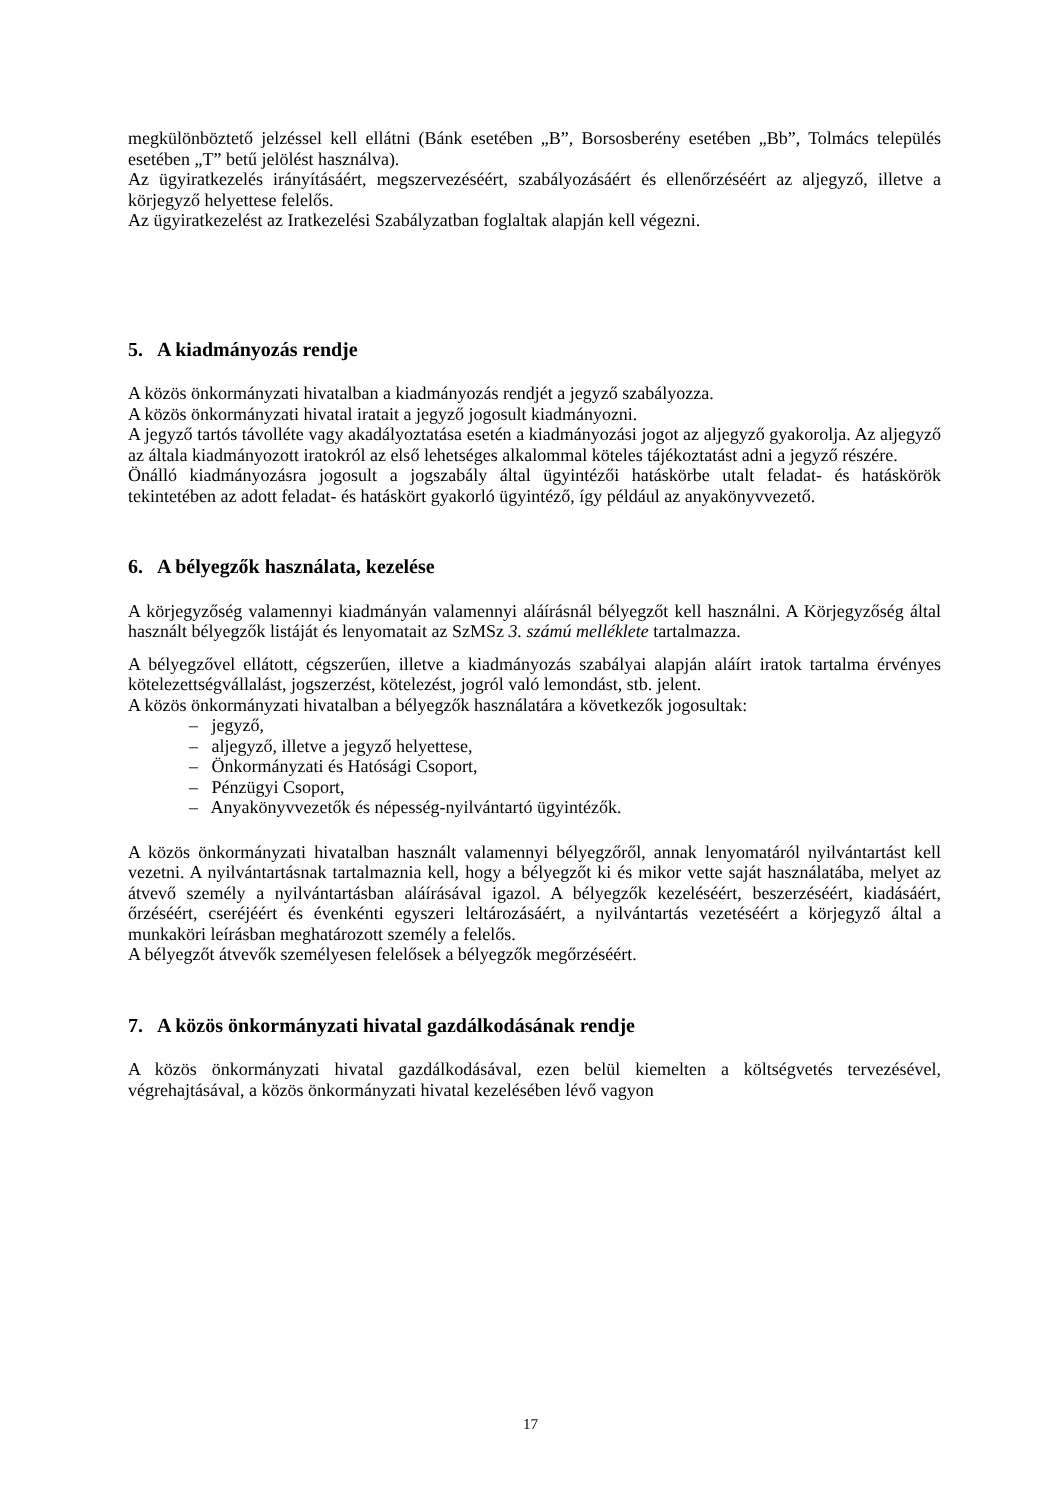megkülönböztető jelzéssel kell ellátni (Bánk esetében „B”, Borsosberény esetében „Bb”, Tolmács település esetében „T” betű jelölést használva).
Az ügyiratkezelés irányításáért, megszervezéséért, szabályozásáért és ellenőrzéséért az aljegyző, illetve a körjegyző helyettese felelős.
Az ügyiratkezelést az Iratkezelési Szabályzatban foglaltak alapján kell végezni.
5. A kiadmányozás rendje
A közös önkormányzati hivatalban a kiadmányozás rendjét a jegyző szabályozza.
A közös önkormányzati hivatal iratait a jegyző jogosult kiadmányozni.
A jegyző tartós távolléte vagy akadályoztatása esetén a kiadmányozási jogot az aljegyző gyakorolja. Az aljegyző az általa kiadmányozott iratokról az első lehetséges alkalommal köteles tájékoztatást adni a jegyző részére.
Önálló kiadmányozásra jogosult a jogszabály által ügyintézői hatáskörbe utalt feladat- és hatáskörök tekintetében az adott feladat- és hatáskört gyakorló ügyintéző, így például az anyakönyvvezető.
6. A bélyegzők használata, kezelése
A körjegyzőség valamennyi kiadmányán valamennyi aláírásnál bélyegzőt kell használni. A Körjegyzőség által használt bélyegzők listáját és lenyomatait az SzMSz 3. számú melléklete tartalmazza.
A bélyegzővel ellátott, cégszerűen, illetve a kiadmányozás szabályai alapján aláírt iratok tartalma érvényes kötelezettségvállalást, jogszerzést, kötelezést, jogról való lemondást, stb. jelent.
A közös önkormányzati hivatalban a bélyegzők használatára a következők jogosultak:
– jegyző,
– aljegyző, illetve a jegyző helyettese,
– Önkormányzati és Hatósági Csoport,
– Pénzügyi Csoport,
– Anyakönyvvezetők és népesség-nyilvántartó ügyintézők.
A közös önkormányzati hivatalban használt valamennyi bélyegzőről, annak lenyomatáról nyilvántartást kell vezetni. A nyilvántartásnak tartalmaznia kell, hogy a bélyegzőt ki és mikor vette saját használatába, melyet az átvevő személy a nyilvántartásban aláírásával igazol. A bélyegzők kezeléséért, beszerzéséért, kiadásáért, őrzéséért, cseréjéért és évenkénti egyszeri leltározásáért, a nyilvántartás vezetéséért a körjegyző által a munkaköri leírásban meghatározott személy a felelős.
A bélyegzőt átvevők személyesen felelősek a bélyegzők megőrzéséért.
7. A közös önkormányzati hivatal gazdálkodásának rendje
A közös önkormányzati hivatal gazdálkodásával, ezen belül kiemelten a költségvetés tervezésével, végrehajtásával, a közös önkormányzati hivatal kezelésében lévő vagyon
17